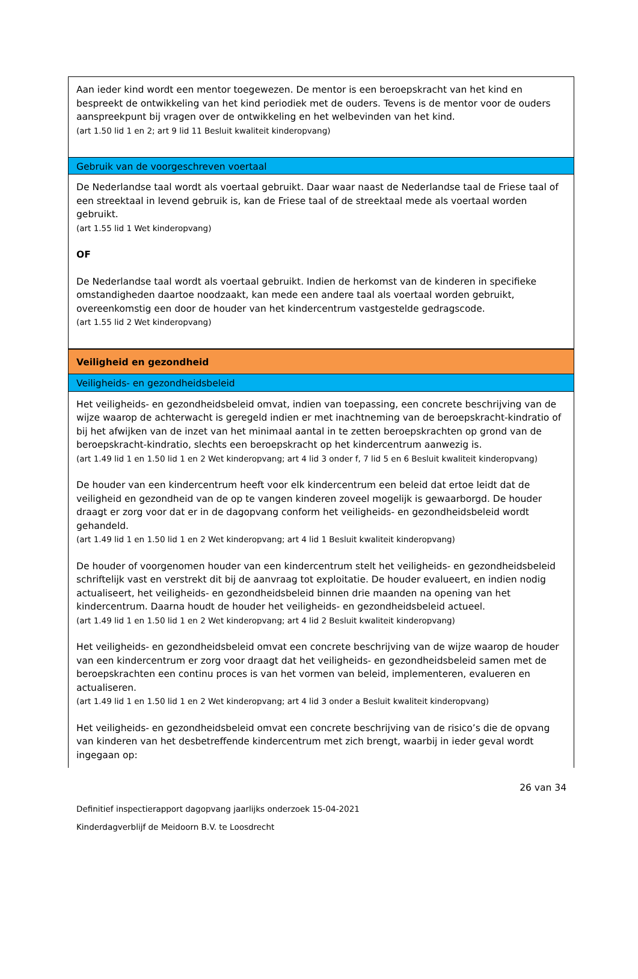| Aan ieder kind wordt een mentor toegewezen. De mentor is een beroepskracht van het kind en bespreekt de ontwikkeling van het kind periodiek met de ouders. Tevens is de mentor voor de ouders aanspreekpunt bij vragen over de ontwikkeling en het welbevinden van het kind. (art 1.50 lid 1 en 2; art 9 lid 11 Besluit kwaliteit kinderopvang) |
| Gebruik van de voorgeschreven voertaal |
| De Nederlandse taal wordt als voertaal gebruikt. Daar waar naast de Nederlandse taal de Friese taal of een streektaal in levend gebruik is, kan de Friese taal of de streektaal mede als voertaal worden gebruikt. (art 1.55 lid 1 Wet kinderopvang) OF De Nederlandse taal wordt als voertaal gebruikt. Indien de herkomst van de kinderen in specifieke omstandigheden daartoe noodzaakt, kan mede een andere taal als voertaal worden gebruikt, overeenkomstig een door de houder van het kindercentrum vastgestelde gedragscode. (art 1.55 lid 2 Wet kinderopvang) |
| Veiligheid en gezondheid |
| Veiligheids- en gezondheidsbeleid |
| Het veiligheids- en gezondheidsbeleid omvat, indien van toepassing, een concrete beschrijving van de wijze waarop de achterwacht is geregeld indien er met inachtneming van de beroepskracht-kindratio of bij het afwijken van de inzet van het minimaal aantal in te zetten beroepskrachten op grond van de beroepskracht-kindratio, slechts een beroepskracht op het kindercentrum aanwezig is. (art 1.49 lid 1 en 1.50 lid 1 en 2 Wet kinderopvang; art 4 lid 3 onder f, 7 lid 5 en 6 Besluit kwaliteit kinderopvang) De houder van een kindercentrum heeft voor elk kindercentrum een beleid dat ertoe leidt dat de veiligheid en gezondheid van de op te vangen kinderen zoveel mogelijk is gewaarborgd. De houder draagt er zorg voor dat er in de dagopvang conform het veiligheids- en gezondheidsbeleid wordt gehandeld. (art 1.49 lid 1 en 1.50 lid 1 en 2 Wet kinderopvang; art 4 lid 1 Besluit kwaliteit kinderopvang) De houder of voorgenomen houder van een kindercentrum stelt het veiligheids- en gezondheidsbeleid schriftelijk vast en verstrekt dit bij de aanvraag tot exploitatie. De houder evalueert, en indien nodig actualiseert, het veiligheids- en gezondheidsbeleid binnen drie maanden na opening van het kindercentrum. Daarna houdt de houder het veiligheids- en gezondheidsbeleid actueel. (art 1.49 lid 1 en 1.50 lid 1 en 2 Wet kinderopvang; art 4 lid 2 Besluit kwaliteit kinderopvang) Het veiligheids- en gezondheidsbeleid omvat een concrete beschrijving van de wijze waarop de houder van een kindercentrum er zorg voor draagt dat het veiligheids- en gezondheidsbeleid samen met de beroepskrachten een continu proces is van het vormen van beleid, implementeren, evalueren en actualiseren. (art 1.49 lid 1 en 1.50 lid 1 en 2 Wet kinderopvang; art 4 lid 3 onder a Besluit kwaliteit kinderopvang) Het veiligheids- en gezondheidsbeleid omvat een concrete beschrijving van de risico’s die de opvang van kinderen van het desbetreffende kindercentrum met zich brengt, waarbij in ieder geval wordt ingegaan op: |
26 van 34
Definitief inspectierapport dagopvang jaarlijks onderzoek 15-04-2021
Kinderdagverblijf de Meidoorn B.V. te Loosdrecht